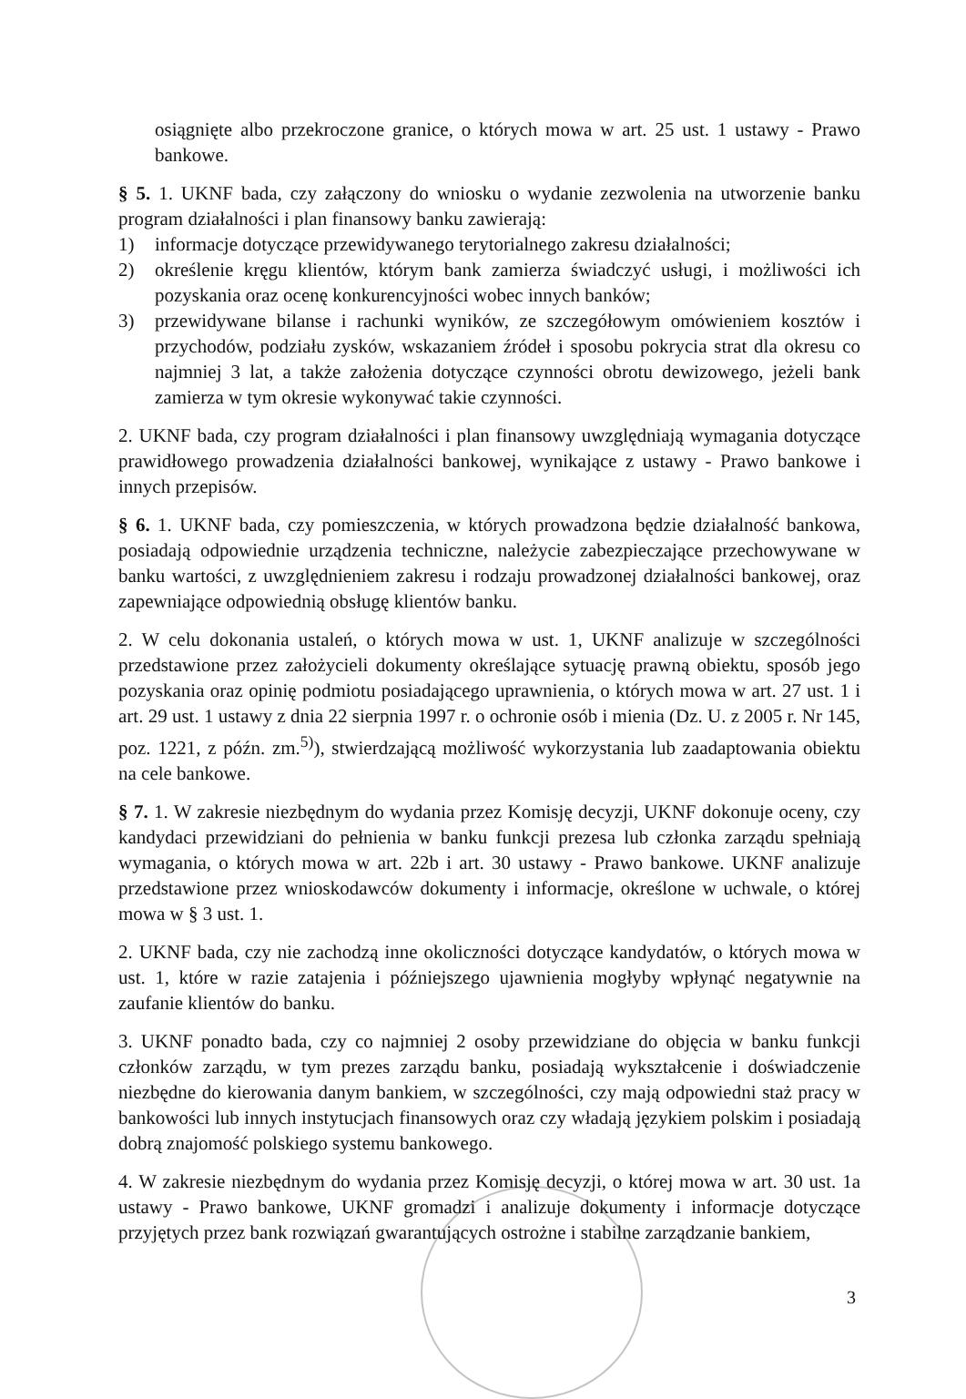osiągnięte albo przekroczone granice, o których mowa w art. 25 ust. 1 ustawy - Prawo bankowe.
§ 5. 1. UKNF bada, czy załączony do wniosku o wydanie zezwolenia na utworzenie banku program działalności i plan finansowy banku zawierają:
1) informacje dotyczące przewidywanego terytorialnego zakresu działalności;
2) określenie kręgu klientów, którym bank zamierza świadczyć usługi, i możliwości ich pozyskania oraz ocenę konkurencyjności wobec innych banków;
3) przewidywane bilanse i rachunki wyników, ze szczegółowym omówieniem kosztów i przychodów, podziału zysków, wskazaniem źródeł i sposobu pokrycia strat dla okresu co najmniej 3 lat, a także założenia dotyczące czynności obrotu dewizowego, jeżeli bank zamierza w tym okresie wykonywać takie czynności.
2. UKNF bada, czy program działalności i plan finansowy uwzględniają wymagania dotyczące prawidłowego prowadzenia działalności bankowej, wynikające z ustawy - Prawo bankowe i innych przepisów.
§ 6. 1. UKNF bada, czy pomieszczenia, w których prowadzona będzie działalność bankowa, posiadają odpowiednie urządzenia techniczne, należycie zabezpieczające przechowywane w banku wartości, z uwzględnieniem zakresu i rodzaju prowadzonej działalności bankowej, oraz zapewniające odpowiednią obsługę klientów banku.
2. W celu dokonania ustaleń, o których mowa w ust. 1, UKNF analizuje w szczególności przedstawione przez założycieli dokumenty określające sytuację prawną obiektu, sposób jego pozyskania oraz opinię podmiotu posiadającego uprawnienia, o których mowa w art. 27 ust. 1 i art. 29 ust. 1 ustawy z dnia 22 sierpnia 1997 r. o ochronie osób i mienia (Dz. U. z 2005 r. Nr 145, poz. 1221, z późn. zm.<sup>5)</sup>), stwierdzającą możliwość wykorzystania lub zaadaptowania obiektu na cele bankowe.
§ 7. 1. W zakresie niezbędnym do wydania przez Komisję decyzji, UKNF dokonuje oceny, czy kandydaci przewidziani do pełnienia w banku funkcji prezesa lub członka zarządu spełniają wymagania, o których mowa w art. 22b i art. 30 ustawy - Prawo bankowe. UKNF analizuje przedstawione przez wnioskodawców dokumenty i informacje, określone w uchwale, o której mowa w § 3 ust. 1.
2. UKNF bada, czy nie zachodzą inne okoliczności dotyczące kandydatów, o których mowa w ust. 1, które w razie zatajenia i późniejszego ujawnienia mogłyby wpłynąć negatywnie na zaufanie klientów do banku.
3. UKNF ponadto bada, czy co najmniej 2 osoby przewidziane do objęcia w banku funkcji członków zarządu, w tym prezes zarządu banku, posiadają wykształcenie i doświadczenie niezbędne do kierowania danym bankiem, w szczególności, czy mają odpowiedni staż pracy w bankowości lub innych instytucjach finansowych oraz czy władają językiem polskim i posiadają dobrą znajomość polskiego systemu bankowego.
4. W zakresie niezbędnym do wydania przez Komisję decyzji, o której mowa w art. 30 ust. 1a ustawy - Prawo bankowe, UKNF gromadzi i analizuje dokumenty i informacje dotyczące przyjętych przez bank rozwiązań gwarantujących ostrożne i stabilne zarządzanie bankiem,
3